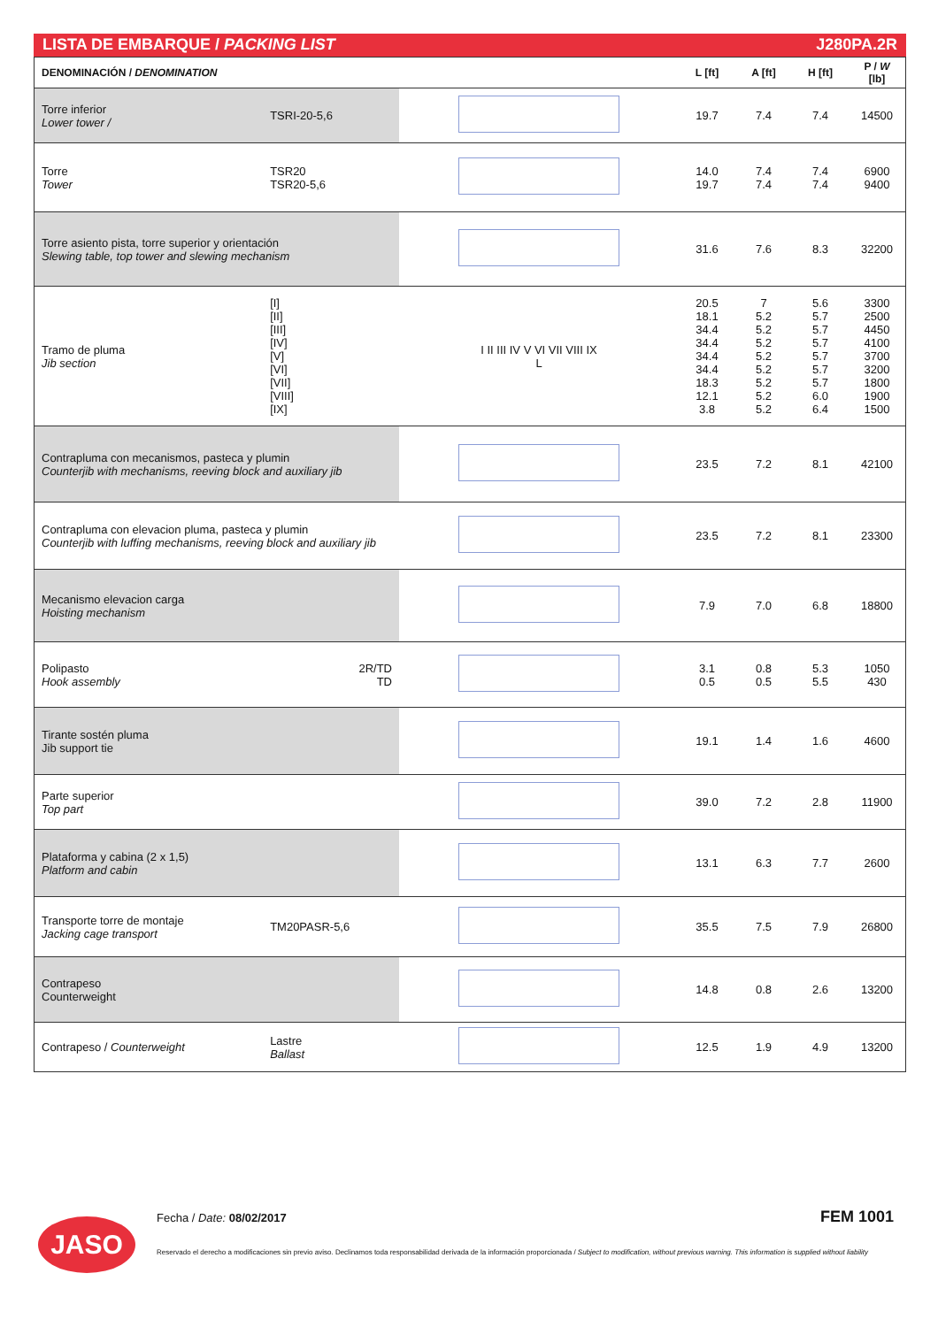LISTA DE EMBARQUE / PACKING LIST J280PA.2R
| DENOMINACIÓN / DENOMINATION | | | L [ft] | A [ft] | H [ft] | P / W [lb] |
| --- | --- | --- | --- | --- | --- | --- |
| Torre inferior Lower tower / | TSRI-20-5,6 | | 19.7 | 7.4 | 7.4 | 14500 |
| Torre Tower | TSR20 TSR20-5,6 | | 14.0 19.7 | 7.4 7.4 | 7.4 7.4 | 6900 9400 |
| Torre asiento pista, torre superior y orientación Slewing table, top tower and slewing mechanism | | | 31.6 | 7.6 | 8.3 | 32200 |
| Tramo de pluma Jib section | [I] [II] [III] [IV] [V] [VI] [VII] [VIII] [IX] | I II III IV V VI VII VIII IX L | 20.5 18.1 34.4 34.4 34.4 34.4 18.3 12.1 3.8 | 7 5.2 5.2 5.2 5.2 5.2 5.2 5.2 5.2 | 5.6 5.7 5.7 5.7 5.7 5.7 5.7 6.0 6.4 | 3300 2500 4450 4100 3700 3200 1800 1900 1500 |
| Contrapluma con mecanismos, pasteca y plumin Counterjib with mechanisms, reeving block and auxiliary jib | | | 23.5 | 7.2 | 8.1 | 42100 |
| Contrapluma con elevacion pluma, pasteca y plumin Counterjib with luffing mechanisms, reeving block and auxiliary jib | | | 23.5 | 7.2 | 8.1 | 23300 |
| Mecanismo elevacion carga Hoisting mechanism | | | 7.9 | 7.0 | 6.8 | 18800 |
| Polipasto Hook assembly | 2R/TD TD | | 3.1 0.5 | 0.8 0.5 | 5.3 5.5 | 1050 430 |
| Tirante sostén pluma Jib support tie | | | 19.1 | 1.4 | 1.6 | 4600 |
| Parte superior Top part | | | 39.0 | 7.2 | 2.8 | 11900 |
| Plataforma y cabina (2 x 1,5) Platform and cabin | | | 13.1 | 6.3 | 7.7 | 2600 |
| Transporte torre de montaje Jacking cage transport | TM20PASR-5,6 | | 35.5 | 7.5 | 7.9 | 26800 |
| Contrapeso Counterweight | | | 14.8 | 0.8 | 2.6 | 13200 |
| Contrapeso / Counterweight | Lastre Ballast | | 12.5 | 1.9 | 4.9 | 13200 |
JASO Fecha / Date: 08/02/2017 FEM 1001
Reservado el derecho a modificaciones sin previo aviso. Declinamos toda responsabilidad derivada de la información proporcionada / Subject to modification, without previous warning. This information is supplied without liability